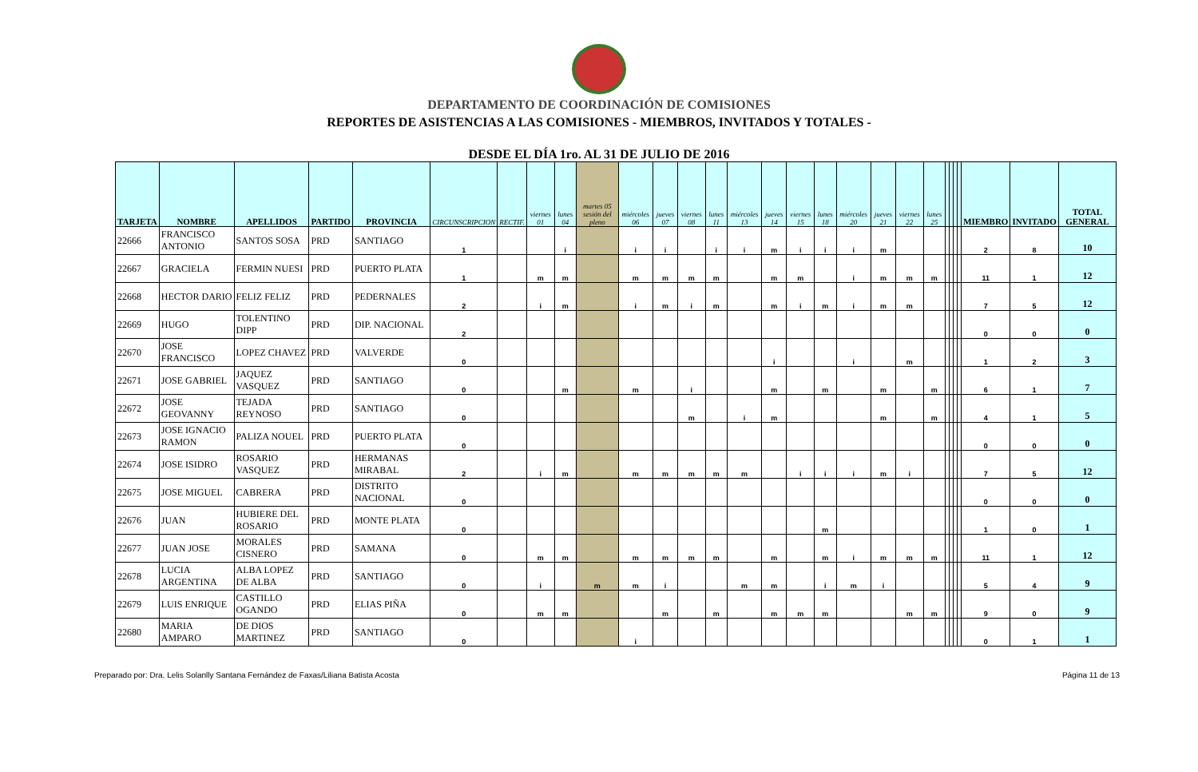DEPARTAMENTO DE COORDINACIÓN DE COMISIONES
REPORTES DE ASISTENCIAS A LAS COMISIONES - MIEMBROS, INVITADOS Y TOTALES -
DESDE EL DÍA 1ro. AL 31 DE JULIO DE 2016
| TARJETA | NOMBRE | APELLIDOS | PARTIDO | PROVINCIA | CIRCUNSCRIPCION | RECTIF. | viernes 01 | lunes 04 | martes 05 sesión del pleno | miércoles 06 | jueves 07 | viernes 08 | lunes 11 | miércoles 13 | jueves 14 | viernes 15 | lunes 18 | miércoles 20 | jueves 21 | viernes 22 | lunes 25 | | | | | MIEMBRO | INVITADO | TOTAL GENERAL |
| --- | --- | --- | --- | --- | --- | --- | --- | --- | --- | --- | --- | --- | --- | --- | --- | --- | --- | --- | --- | --- | --- | --- | --- | --- | --- | --- | --- | --- |
| 22666 | FRANCISCO ANTONIO | SANTOS SOSA | PRD | SANTIAGO | 1 | | | i | | i | i | | i | i | m | i | i | i | m | | | | | | | 2 | 8 | 10 |
| 22667 | GRACIELA | FERMIN NUESI | PRD | PUERTO PLATA | 1 | | m | m | | m | m | m | m | | m | m | | i | m | m | m | | | | | 11 | 1 | 12 |
| 22668 | HECTOR DARIO | FELIZ FELIZ | PRD | PEDERNALES | 2 | | i | m | | i | m | i | m | | m | i | m | i | m | m | | | | | | 7 | 5 | 12 |
| 22669 | HUGO | TOLENTINO DIPP | PRD | DIP. NACIONAL | 2 | | | | | | | | | | | | | | | | | | | | | 0 | 0 | 0 |
| 22670 | JOSE FRANCISCO | LOPEZ CHAVEZ | PRD | VALVERDE | 0 | | | | | | | | | | i | | | i | | m | | | | | | 1 | 2 | 3 |
| 22671 | JOSE GABRIEL | JAQUEZ VASQUEZ | PRD | SANTIAGO | 0 | | | m | | m | | i | | | m | | m | | m | | m | | | | | 6 | 1 | 7 |
| 22672 | JOSE GEOVANNY | TEJADA REYNOSO | PRD | SANTIAGO | 0 | | | | | | | m | | i | m | | | | m | | m | | | | | 4 | 1 | 5 |
| 22673 | JOSE IGNACIO RAMON | PALIZA NOUEL | PRD | PUERTO PLATA | 0 | | | | | | | | | | | | | | | | | | | | | 0 | 0 | 0 |
| 22674 | JOSE ISIDRO | ROSARIO VASQUEZ | PRD | HERMANAS MIRABAL | 2 | | i | m | | m | m | m | m | m | | i | i | i | m | i | | | | | | 7 | 5 | 12 |
| 22675 | JOSE MIGUEL | CABRERA | PRD | DISTRITO NACIONAL | 0 | | | | | | | | | | | | | | | | | | | | | 0 | 0 | 0 |
| 22676 | JUAN | HUBIERE DEL ROSARIO | PRD | MONTE PLATA | 0 | | | | | | | | | | | | m | | | | | | | | | 1 | 0 | 1 |
| 22677 | JUAN JOSE | MORALES CISNERO | PRD | SAMANA | 0 | | m | m | | m | m | m | m | | m | | m | i | m | m | m | | | | | 11 | 1 | 12 |
| 22678 | LUCIA ARGENTINA | ALBA LOPEZ DE ALBA | PRD | SANTIAGO | 0 | | i | | m | m | i | | | m | m | | i | m | i | | | | | | | 5 | 4 | 9 |
| 22679 | LUIS ENRIQUE | CASTILLO OGANDO | PRD | ELIAS PIÑA | 0 | | m | m | | | m | | m | | m | m | m | | | m | m | | | | | 9 | 0 | 9 |
| 22680 | MARIA AMPARO | DE DIOS MARTINEZ | PRD | SANTIAGO | 0 | | | | | i | | | | | | | | | | | | | | | | 0 | 1 | 1 |
Preparado por: Dra. Lelis Solanlly Santana Fernández de Faxas/Liliana Batista Acosta Página 11 de 13